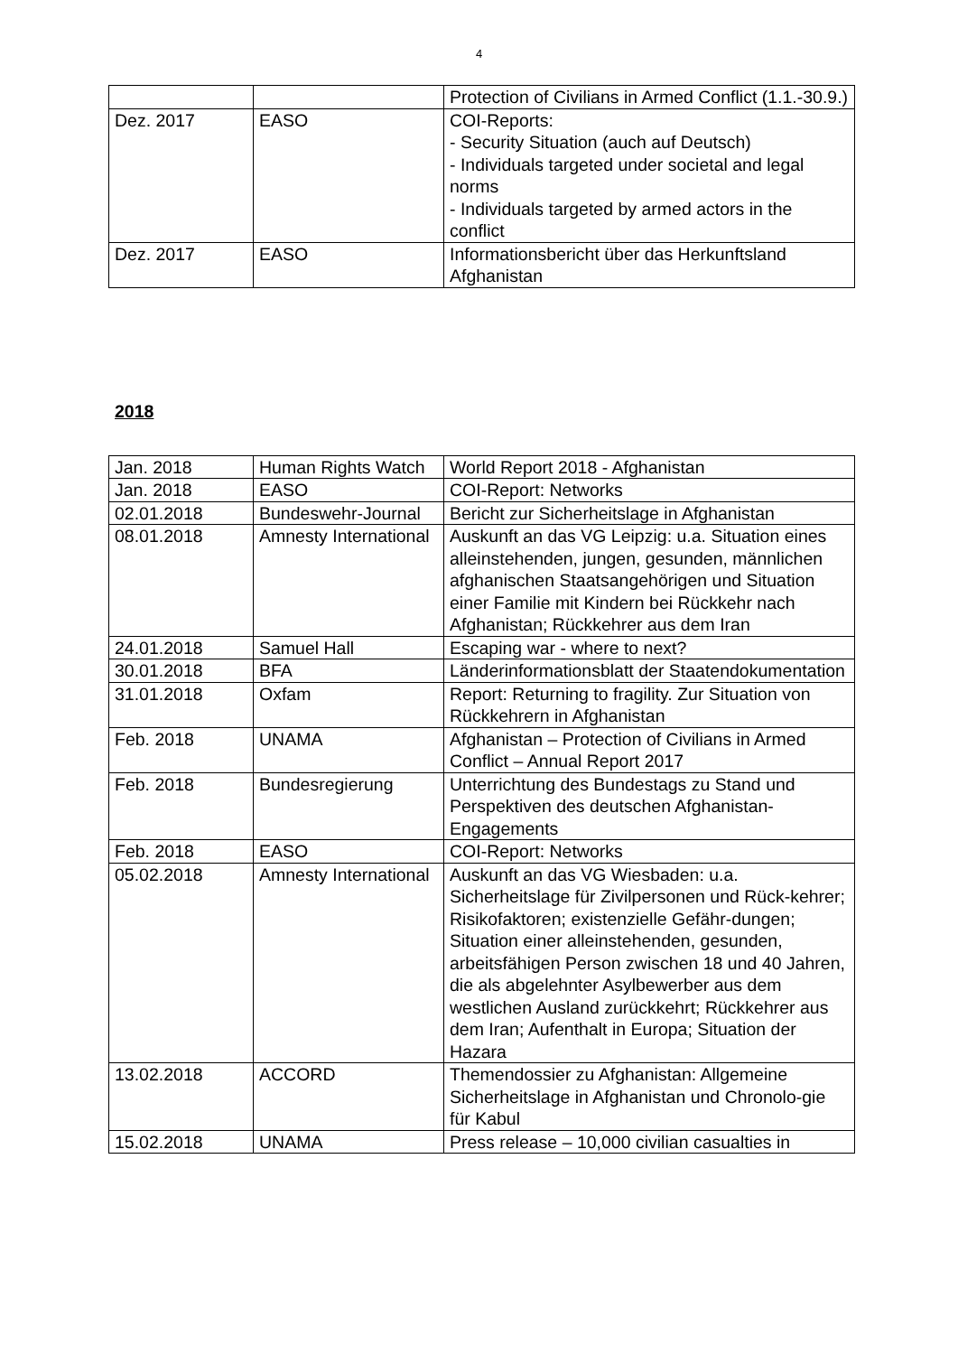4
| | | Protection of Civilians in Armed Conflict (1.1.-30.9.) |
| Dez. 2017 | EASO | COI-Reports: - Security Situation (auch auf Deutsch) - Individuals targeted under societal and legal norms - Individuals targeted by armed actors in the conflict |
| Dez. 2017 | EASO | Informationsbericht über das Herkunftsland Afghanistan |
2018
| Jan. 2018 | Human Rights Watch | World Report 2018 - Afghanistan |
| Jan. 2018 | EASO | COI-Report: Networks |
| 02.01.2018 | Bundeswehr-Journal | Bericht zur Sicherheitslage in Afghanistan |
| 08.01.2018 | Amnesty International | Auskunft an das VG Leipzig: u.a. Situation eines alleinstehenden, jungen, gesunden, männlichen afghanischen Staatsangehörigen und Situation einer Familie mit Kindern bei Rückkehr nach Afghanistan; Rückkehrer aus dem Iran |
| 24.01.2018 | Samuel Hall | Escaping war - where to next? |
| 30.01.2018 | BFA | Länderinformationsblatt der Staatendokumentation |
| 31.01.2018 | Oxfam | Report: Returning to fragility. Zur Situation von Rückkehrern in Afghanistan |
| Feb. 2018 | UNAMA | Afghanistan – Protection of Civilians in Armed Conflict – Annual Report 2017 |
| Feb. 2018 | Bundesregierung | Unterrichtung des Bundestags zu Stand und Perspektiven des deutschen Afghanistan-Engagements |
| Feb. 2018 | EASO | COI-Report: Networks |
| 05.02.2018 | Amnesty International | Auskunft an das VG Wiesbaden: u.a. Sicherheitslage für Zivilpersonen und Rück-kehrer; Risikofaktoren; existenzielle Gefähr-dungen; Situation einer alleinstehenden, gesunden, arbeitsfähigen Person zwischen 18 und 40 Jahren, die als abgelehnter Asylbewerber aus dem westlichen Ausland zurückkehrt; Rückkehrer aus dem Iran; Aufenthalt in Europa; Situation der Hazara |
| 13.02.2018 | ACCORD | Themendossier zu Afghanistan: Allgemeine Sicherheitslage in Afghanistan und Chronolo-gie für Kabul |
| 15.02.2018 | UNAMA | Press release – 10,000 civilian casualties in |